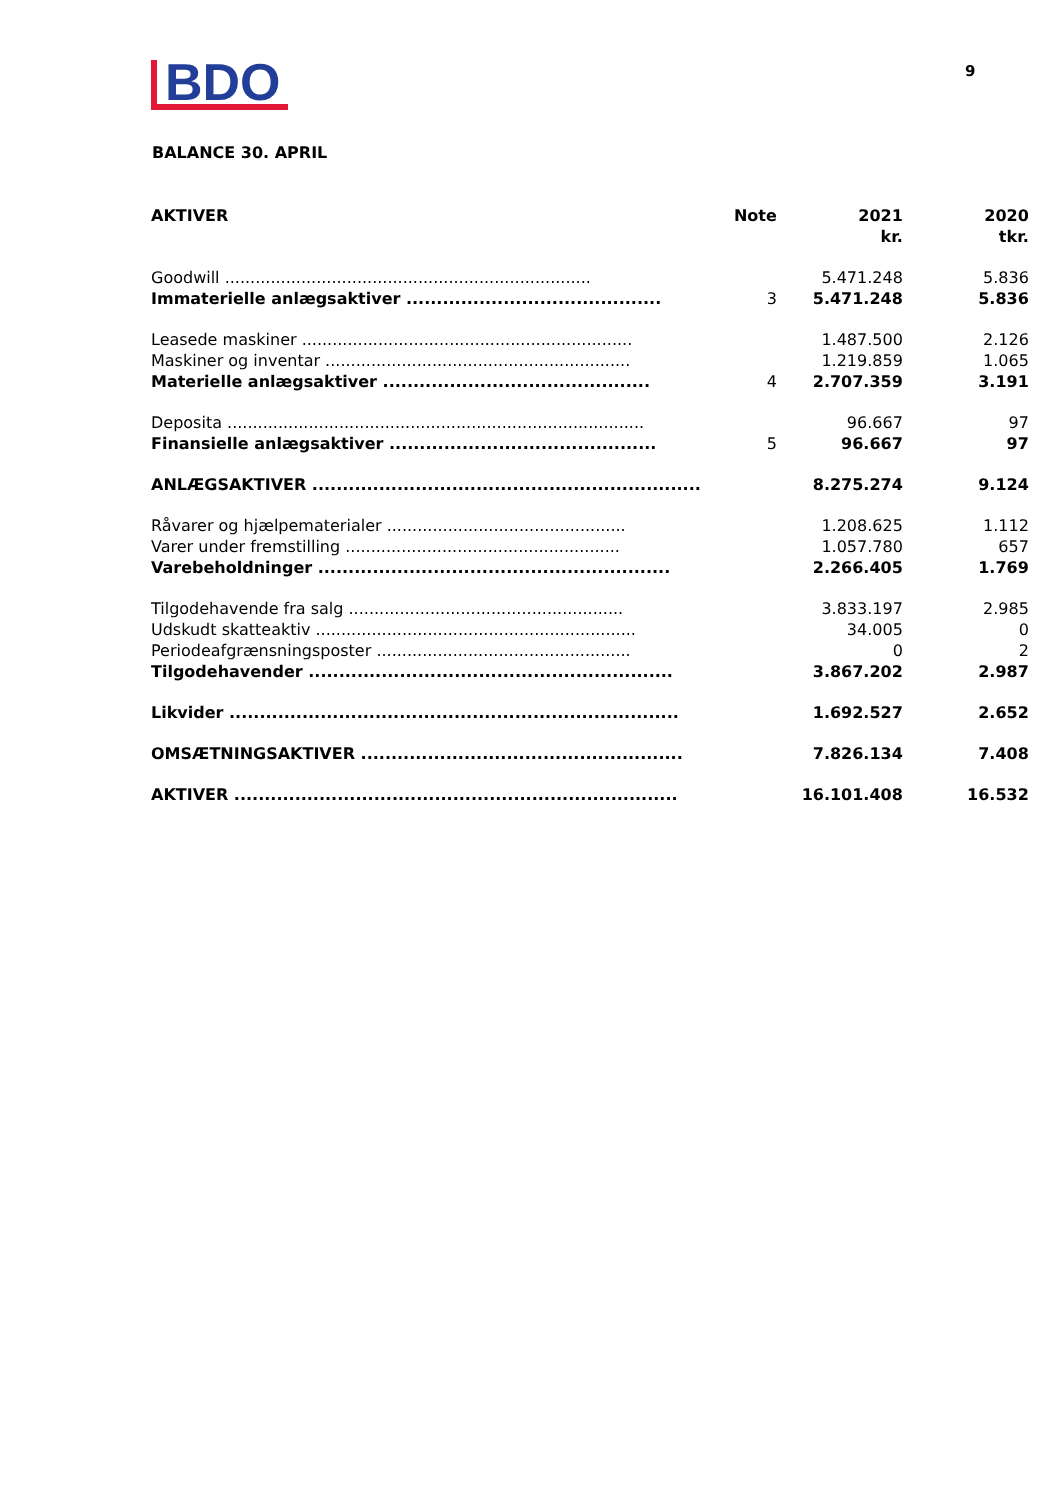BDO
9
BALANCE 30. APRIL
| AKTIVER | Note | 2021 kr. | 2020 tkr. |
| --- | --- | --- | --- |
| Goodwill ........................................................................ | | 5.471.248 | 5.836 |
| Immaterielle anlægsaktiver .......................................... | 3 | 5.471.248 | 5.836 |
| Leasede maskiner ................................................................. | | 1.487.500 | 2.126 |
| Maskiner og inventar ............................................................ | | 1.219.859 | 1.065 |
| Materielle anlægsaktiver ............................................ | 4 | 2.707.359 | 3.191 |
| Deposita .................................................................................. | | 96.667 | 97 |
| Finansielle anlægsaktiver ............................................ | 5 | 96.667 | 97 |
| ANLÆGSAKTIVER ................................................................ | | 8.275.274 | 9.124 |
| Råvarer og hjælpematerialer ............................................... | | 1.208.625 | 1.112 |
| Varer under fremstilling ...................................................... | | 1.057.780 | 657 |
| Varebeholdninger .......................................................... | | 2.266.405 | 1.769 |
| Tilgodehavende fra salg ...................................................... | | 3.833.197 | 2.985 |
| Udskudt skatteaktiv ............................................................... | | 34.005 | 0 |
| Periodeafgrænsningsposter .................................................. | | 0 | 2 |
| Tilgodehavender ............................................................ | | 3.867.202 | 2.987 |
| Likvider .......................................................................... | | 1.692.527 | 2.652 |
| OMSÆTNINGSAKTIVER ..................................................... | | 7.826.134 | 7.408 |
| AKTIVER ......................................................................... | | 16.101.408 | 16.532 |